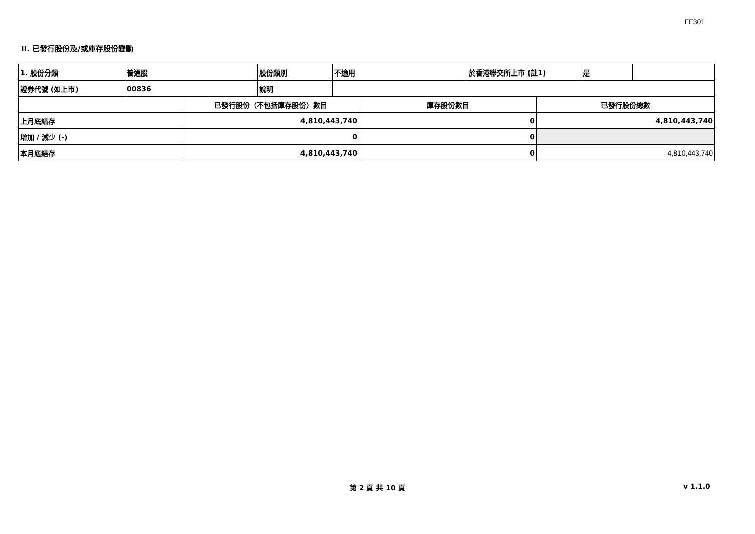FF301
II. 已發行股份及/或庫存股份變動
| 1. 股份分類 | 普通股 | 股份類別 | 不適用 | 於香港聯交所上市 (註1) | 是 | |
| 證券代號 (如上市) | 00836 | 說明 | | | | |
| | 已發行股份（不包括庫存股份）數目 | 庫存股份數目 | 已發行股份總數 |
| 上月底結存 | 4,810,443,740 | 0 | 4,810,443,740 |
| 增加 / 減少 (-) | 0 | 0 | |
| 本月底結存 | 4,810,443,740 | 0 | 4,810,443,740 |
第 2 頁 共 10 頁 v 1.1.0